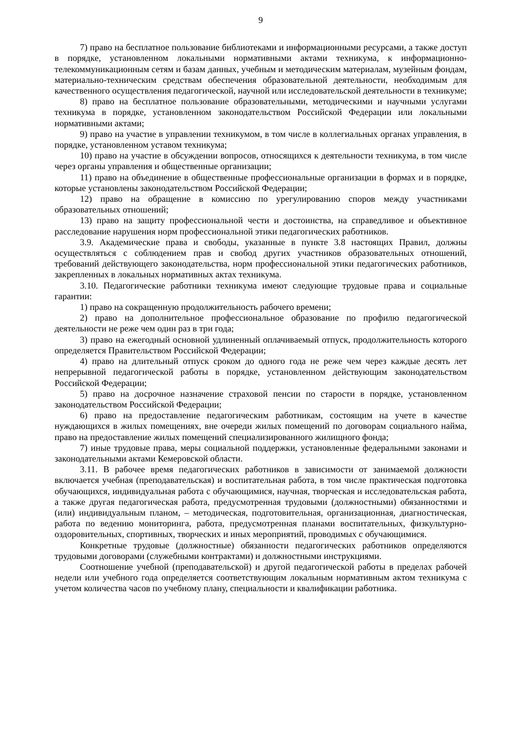9
7) право на бесплатное пользование библиотеками и информационными ресурсами, а также доступ в порядке, установленном локальными нормативными актами техникума, к информационно-телекоммуникационным сетям и базам данных, учебным и методическим материалам, музейным фондам, материально-техническим средствам обеспечения образовательной деятельности, необходимым для качественного осуществления педагогической, научной или исследовательской деятельности в техникуме;
8) право на бесплатное пользование образовательными, методическими и научными услугами техникума в порядке, установленном законодательством Российской Федерации или локальными нормативными актами;
9) право на участие в управлении техникумом, в том числе в коллегиальных органах управления, в порядке, установленном уставом техникума;
10) право на участие в обсуждении вопросов, относящихся к деятельности техникума, в том числе через органы управления и общественные организации;
11) право на объединение в общественные профессиональные организации в формах и в порядке, которые установлены законодательством Российской Федерации;
12) право на обращение в комиссию по урегулированию споров между участниками образовательных отношений;
13) право на защиту профессиональной чести и достоинства, на справедливое и объективное расследование нарушения норм профессиональной этики педагогических работников.
3.9. Академические права и свободы, указанные в пункте 3.8 настоящих Правил, должны осуществляться с соблюдением прав и свобод других участников образовательных отношений, требований действующего законодательства, норм профессиональной этики педагогических работников, закрепленных в локальных нормативных актах техникума.
3.10. Педагогические работники техникума имеют следующие трудовые права и социальные гарантии:
1) право на сокращенную продолжительность рабочего времени;
2) право на дополнительное профессиональное образование по профилю педагогической деятельности не реже чем один раз в три года;
3) право на ежегодный основной удлиненный оплачиваемый отпуск, продолжительность которого определяется Правительством Российской Федерации;
4) право на длительный отпуск сроком до одного года не реже чем через каждые десять лет непрерывной педагогической работы в порядке, установленном действующим законодательством Российской Федерации;
5) право на досрочное назначение страховой пенсии по старости в порядке, установленном законодательством Российской Федерации;
6) право на предоставление педагогическим работникам, состоящим на учете в качестве нуждающихся в жилых помещениях, вне очереди жилых помещений по договорам социального найма, право на предоставление жилых помещений специализированного жилищного фонда;
7) иные трудовые права, меры социальной поддержки, установленные федеральными законами и законодательными актами Кемеровской области.
3.11. В рабочее время педагогических работников в зависимости от занимаемой должности включается учебная (преподавательская) и воспитательная работа, в том числе практическая подготовка обучающихся, индивидуальная работа с обучающимися, научная, творческая и исследовательская работа, а также другая педагогическая работа, предусмотренная трудовыми (должностными) обязанностями и (или) индивидуальным планом, – методическая, подготовительная, организационная, диагностическая, работа по ведению мониторинга, работа, предусмотренная планами воспитательных, физкультурно-оздоровительных, спортивных, творческих и иных мероприятий, проводимых с обучающимися.
Конкретные трудовые (должностные) обязанности педагогических работников определяются трудовыми договорами (служебными контрактами) и должностными инструкциями.
Соотношение учебной (преподавательской) и другой педагогической работы в пределах рабочей недели или учебного года определяется соответствующим локальным нормативным актом техникума с учетом количества часов по учебному плану, специальности и квалификации работника.